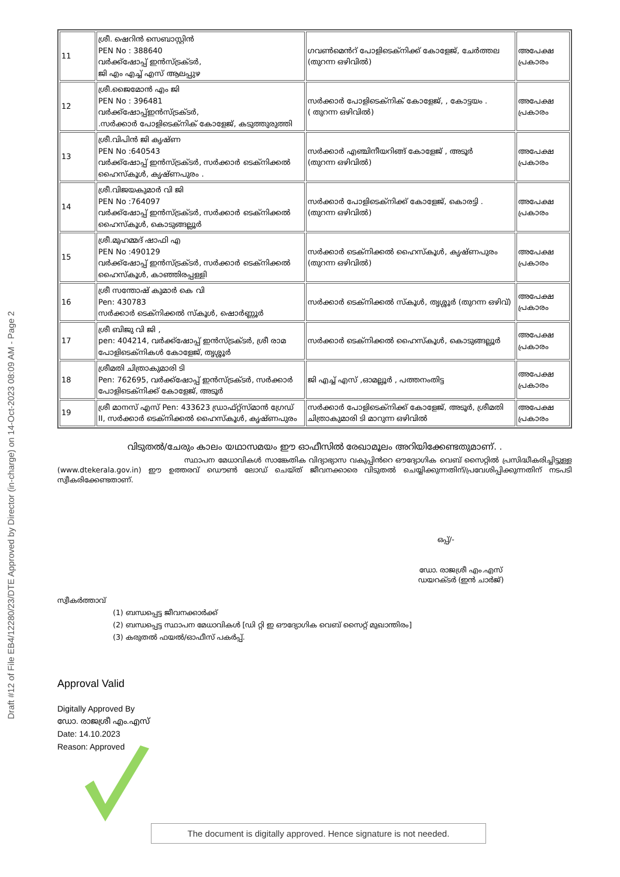Draft #12 of File EB4/12280/23/DTE Approved by Director (in-charge) on 14-Oct-2023 08:09 AM - Page 2
| 11 | ശ്രീ. ഷെറിൻ സെബാസ്റ്റിൻ PEN No : 388640 വർക്ക്ഷോപ്പ് ഇൻസ്ട്രക്ടർ, ജി എം എച്ച് എസ് ആലപ്പുഴ | ഗവൺമെൻറ് പോളിടെക്നിക്ക് കോളേജ്, ചേർത്തല (തുറന്ന ഒഴിവിൽ) | അപേക്ഷ പ്രകാരം |
| 12 | ശ്രീ.ജൈമോൻ എം ജി PEN No : 396481 വർക്ക്ഷോപ്പ്ഇൻസ്ട്രക്ടർ, .സർക്കാർ പോളിടെക്നിക് കോളേജ്, കടുത്തുരുത്തി | സർക്കാർ പോളിടെക്നിക് കോളേജ്, , കോട്ടയം . ( തുറന്ന ഒഴിവിൽ) | അപേക്ഷ പ്രകാരം |
| 13 | ശ്രീ.വിപിൻ ജി കൃഷ്ണ PEN No :640543 വർക്ക്ഷോപ്പ് ഇൻസ്ട്രക്ടർ, സർക്കാർ ടെക്നിക്കൽ ഹൈസ്കൂൾ, കൃഷ്ണപുരം . | സർക്കാർ എഞ്ചിനീയറിങ്ങ് കോളേജ് , അടൂർ (തുറന്ന ഒഴിവിൽ) | അപേക്ഷ പ്രകാരം |
| 14 | ശ്രീ.വിജയകുമാർ വി ജി PEN No :764097 വർക്ക്ഷോപ്പ് ഇൻസ്ട്രക്ടർ, സർക്കാർ ടെക്നിക്കൽ ഹൈസ്കൂൾ, കൊടുങ്ങല്ലൂർ | സർക്കാർ പോളിടെക്നിക്ക് കോളേജ്, കൊരട്ടി . (തുറന്ന ഒഴിവിൽ) | അപേക്ഷ പ്രകാരം |
| 15 | ശ്രീ.മുഹമ്മദ് ഷാഫി എ PEN No :490129 വർക്ക്ഷോപ്പ് ഇൻസ്ട്രക്ടർ, സർക്കാർ ടെക്നിക്കൽ ഹൈസ്കൂൾ, കാഞ്ഞിരപ്പള്ളി | സർക്കാർ ടെക്നിക്കൽ ഹൈസ്കൂൾ, കൃഷ്ണപുരം (തുറന്ന ഒഴിവിൽ) | അപേക്ഷ പ്രകാരം |
| 16 | ശ്രീ സന്തോഷ് കുമാർ കെ വി Pen: 430783 സർക്കാർ ടെക്നിക്കൽ സ്കൂൾ, ഷൊർണ്ണൂർ | സർക്കാർ ടെക്നിക്കൽ സ്കൂൾ, തൃശ്ശൂർ (തുറന്ന ഒഴിവ്) | അപേക്ഷ പ്രകാരം |
| 17 | ശ്രീ ബിജു വി ജി , pen: 404214, വർക്ക്ഷോപ്പ് ഇൻസ്ട്രക്ടർ, ശ്രീ രാമ പോളിടെക്നികൾ കോളേജ്, തൃശ്ശൂർ | സർക്കാർ ടെക്നിക്കൽ ഹൈസ്കൂൾ, കൊടുങ്ങല്ലൂർ | അപേക്ഷ പ്രകാരം |
| 18 | ശ്രീമതി ചിത്രാകുമാരി ടി Pen: 762695, വർക്ക്ഷോപ്പ് ഇൻസ്ട്രക്ടർ, സർക്കാർ പോളിടെക്നിക്ക് കോളേജ്, അടൂർ | ജി എച്ച് എസ് ,ഓമല്ലൂർ , പത്തനംതിട്ട | അപേക്ഷ പ്രകാരം |
| 19 | ശ്രീ മാനസ് എസ് Pen: 433623 ഡ്രാഫ്റ്റ്സ്മാൻ ഗ്രേഡ് II, സർക്കാർ ടെക്നിക്കൽ ഹൈസ്കൂൾ, കൃഷ്ണപുരം | സർക്കാർ പോളിടെക്നിക്ക് കോളേജ്, അടൂർ, ശ്രീമതി ചിത്രാകുമാരി ടി മാറുന്ന ഒഴിവിൽ | അപേക്ഷ പ്രകാരം |
വിടുതൽ/ചേരും കാലം യഥാസമയം ഈ ഓഫീസിൽ രേഖാമൂലം അറിയിക്കേണ്ടതുമാണ്. .
സ്ഥാപന മേധാവികൾ സാങ്കേതിക വിദ്യാഭ്യാസ വകുപ്പിൻറെ ഔദ്യോഗിക വെബ് സൈറ്റിൽ പ്രസിദ്ധീകരിച്ചിട്ടുള്ള (www.dtekerala.gov.in) ഈ ഉത്തരവ് ഡൌൺ ലോഡ് ചെയ്ത് ജീവനക്കാരെ വിടുതൽ ചെയ്യിക്കുന്നതിന്/പ്രവേശിപ്പിക്കുന്നതിന് നടപടി സ്വീകരിക്കേണ്ടതാണ്.
ഒപ്പ്/-
ഡോ. രാജശ്രീ എം.എസ്
ഡയറക്ടർ (ഇൻ ചാർജ്)
സ്വീകർത്താവ്
(1) ബന്ധപ്പെട്ട ജീവനക്കാർക്ക്
(2) ബന്ധപ്പെട്ട സ്ഥാപന മേധാവികൾ [ഡി റ്റി ഇ ഔദ്യോഗിക വെബ് സൈറ്റ് മുഖാന്തിരം]
(3) കരുതൽ ഫയൽ/ഓഫീസ് പകർപ്പ്.
Approval Valid
Digitally Approved By
ഡോ. രാജശ്രീ എം.എസ്
Date: 14.10.2023
Reason: Approved
The document is digitally approved. Hence signature is not needed.